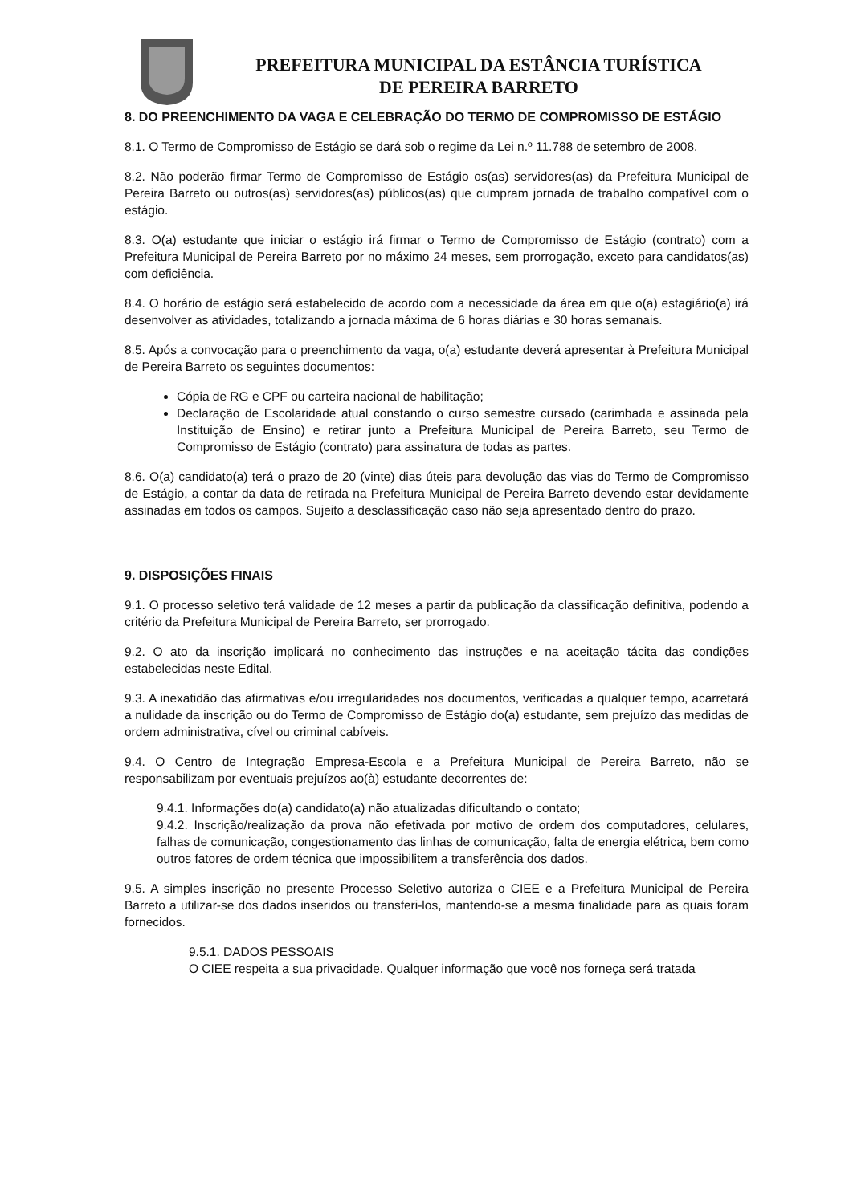PREFEITURA MUNICIPAL DA ESTÂNCIA TURÍSTICA
DE PEREIRA BARRETO
8. DO PREENCHIMENTO DA VAGA E CELEBRAÇÃO DO TERMO DE COMPROMISSO DE ESTÁGIO
8.1. O Termo de Compromisso de Estágio se dará sob o regime da Lei n.º 11.788 de setembro de 2008.
8.2. Não poderão firmar Termo de Compromisso de Estágio os(as) servidores(as) da Prefeitura Municipal de Pereira Barreto ou outros(as) servidores(as) públicos(as) que cumpram jornada de trabalho compatível com o estágio.
8.3. O(a) estudante que iniciar o estágio irá firmar o Termo de Compromisso de Estágio (contrato) com a Prefeitura Municipal de Pereira Barreto por no máximo 24 meses, sem prorrogação, exceto para candidatos(as) com deficiência.
8.4. O horário de estágio será estabelecido de acordo com a necessidade da área em que o(a) estagiário(a) irá desenvolver as atividades, totalizando a jornada máxima de 6 horas diárias e 30 horas semanais.
8.5. Após a convocação para o preenchimento da vaga, o(a) estudante deverá apresentar à Prefeitura Municipal de Pereira Barreto os seguintes documentos:
Cópia de RG e CPF ou carteira nacional de habilitação;
Declaração de Escolaridade atual constando o curso semestre cursado (carimbada e assinada pela Instituição de Ensino) e retirar junto a Prefeitura Municipal de Pereira Barreto, seu Termo de Compromisso de Estágio (contrato) para assinatura de todas as partes.
8.6. O(a) candidato(a) terá o prazo de 20 (vinte) dias úteis para devolução das vias do Termo de Compromisso de Estágio, a contar da data de retirada na Prefeitura Municipal de Pereira Barreto devendo estar devidamente assinadas em todos os campos. Sujeito a desclassificação caso não seja apresentado dentro do prazo.
9. DISPOSIÇÕES FINAIS
9.1. O processo seletivo terá validade de 12 meses a partir da publicação da classificação definitiva, podendo a critério da Prefeitura Municipal de Pereira Barreto, ser prorrogado.
9.2. O ato da inscrição implicará no conhecimento das instruções e na aceitação tácita das condições estabelecidas neste Edital.
9.3. A inexatidão das afirmativas e/ou irregularidades nos documentos, verificadas a qualquer tempo, acarretará a nulidade da inscrição ou do Termo de Compromisso de Estágio do(a) estudante, sem prejuízo das medidas de ordem administrativa, cível ou criminal cabíveis.
9.4. O Centro de Integração Empresa-Escola e a Prefeitura Municipal de Pereira Barreto, não se responsabilizam por eventuais prejuízos ao(à) estudante decorrentes de:
9.4.1. Informações do(a) candidato(a) não atualizadas dificultando o contato;
9.4.2. Inscrição/realização da prova não efetivada por motivo de ordem dos computadores, celulares, falhas de comunicação, congestionamento das linhas de comunicação, falta de energia elétrica, bem como outros fatores de ordem técnica que impossibilitem a transferência dos dados.
9.5. A simples inscrição no presente Processo Seletivo autoriza o CIEE e a Prefeitura Municipal de Pereira Barreto a utilizar-se dos dados inseridos ou transferi-los, mantendo-se a mesma finalidade para as quais foram fornecidos.
9.5.1. DADOS PESSOAIS
O CIEE respeita a sua privacidade. Qualquer informação que você nos forneça será tratada